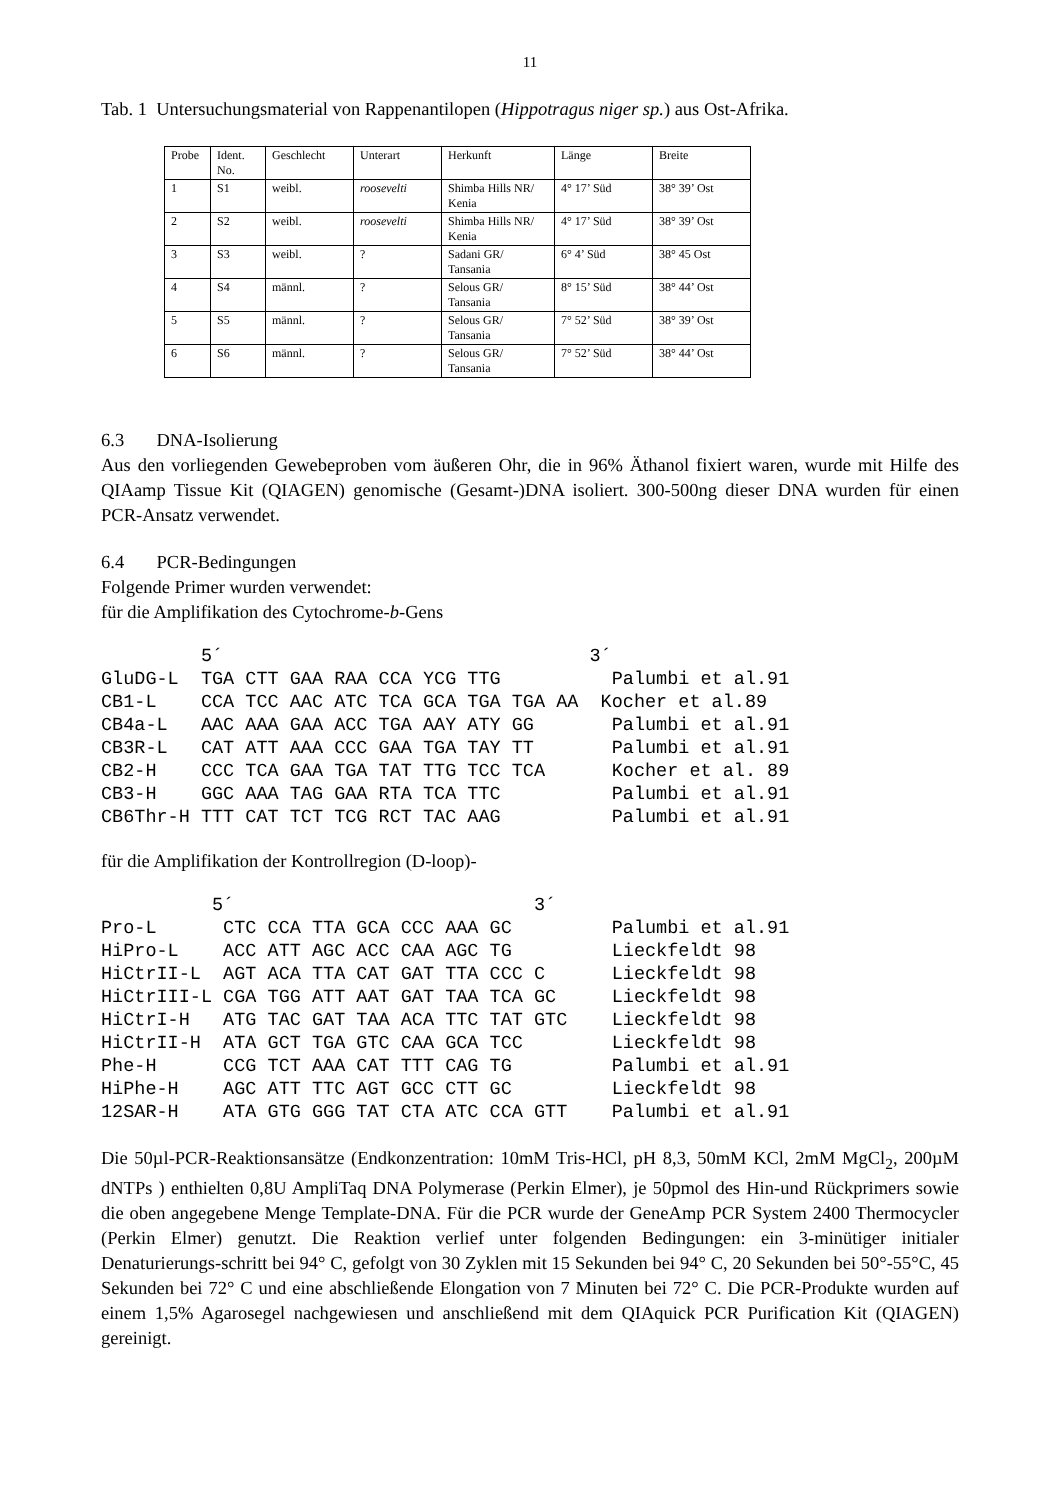11
Tab. 1 Untersuchungsmaterial von Rappenantilopen (Hippotragus niger sp.) aus Ost-Afrika.
| Probe | Ident. No. | Geschlecht | Unterart | Herkunft | Länge | Breite |
| 1 | S1 | weibl. | roosevelti | Shimba Hills NR/ Kenia | 4° 17’ Süd | 38° 39’ Ost |
| 2 | S2 | weibl. | roosevelti | Shimba Hills NR/ Kenia | 4° 17’ Süd | 38° 39’ Ost |
| 3 | S3 | weibl. | ? | Sadani GR/ Tansania | 6° 4’ Süd | 38° 45 Ost |
| 4 | S4 | männl. | ? | Selous GR/ Tansania | 8° 15’ Süd | 38° 44’ Ost |
| 5 | S5 | männl. | ? | Selous GR/ Tansania | 7° 52’ Süd | 38° 39’ Ost |
| 6 | S6 | männl. | ? | Selous GR/ Tansania | 7° 52’ Süd | 38° 44’ Ost |
6.3 DNA-Isolierung
Aus den vorliegenden Gewebeproben vom äußeren Ohr, die in 96% Äthanol fixiert waren, wurde mit Hilfe des QIAamp Tissue Kit (QIAGEN) genomische (Gesamt-)DNA isoliert. 300-500ng dieser DNA wurden für einen PCR-Ansatz verwendet.
6.4 PCR-Bedingungen
Folgende Primer wurden verwendet:
für die Amplifikation des Cytochrome-b-Gens
         5´                                 3´
GluDG-L  TGA CTT GAA RAA CCA YCG TTG          Palumbi et al.91
CB1-L    CCA TCC AAC ATC TCA GCA TGA TGA AA  Kocher et al.89
CB4a-L   AAC AAA GAA ACC TGA AAY ATY GG       Palumbi et al.91
CB3R-L   CAT ATT AAA CCC GAA TGA TAY TT       Palumbi et al.91
CB2-H    CCC TCA GAA TGA TAT TTG TCC TCA      Kocher et al. 89
CB3-H    GGC AAA TAG GAA RTA TCA TTC          Palumbi et al.91
CB6Thr-H TTT CAT TCT TCG RCT TAC AAG          Palumbi et al.91
für die Amplifikation der Kontrollregion (D-loop)-
          5´                           3´
Pro-L      CTC CCA TTA GCA CCC AAA GC         Palumbi et al.91
HiPro-L    ACC ATT AGC ACC CAA AGC TG         Lieckfeldt 98
HiCtrII-L  AGT ACA TTA CAT GAT TTA CCC C      Lieckfeldt 98
HiCtrIII-L CGA TGG ATT AAT GAT TAA TCA GC     Lieckfeldt 98
HiCtrI-H   ATG TAC GAT TAA ACA TTC TAT GTC    Lieckfeldt 98
HiCtrII-H  ATA GCT TGA GTC CAA GCA TCC        Lieckfeldt 98
Phe-H      CCG TCT AAA CAT TTT CAG TG         Palumbi et al.91
HiPhe-H    AGC ATT TTC AGT GCC CTT GC         Lieckfeldt 98
12SAR-H    ATA GTG GGG TAT CTA ATC CCA GTT    Palumbi et al.91
Die 50µl-PCR-Reaktionsansätze (Endkonzentration: 10mM Tris-HCl, pH 8,3, 50mM KCl, 2mM MgCl<sub>2</sub>, 200µM dNTPs ) enthielten 0,8U AmpliTaq DNA Polymerase (Perkin Elmer), je 50pmol des Hin-und Rückprimers sowie die oben angegebene Menge Template-DNA. Für die PCR wurde der GeneAmp PCR System 2400 Thermocycler (Perkin Elmer) genutzt. Die Reaktion verlief unter folgenden Bedingungen: ein 3-minütiger initialer Denaturierungs-schritt bei 94° C, gefolgt von 30 Zyklen mit 15 Sekunden bei 94° C, 20 Sekunden bei 50°-55°C, 45 Sekunden bei 72° C und eine abschließende Elongation von 7 Minuten bei 72° C. Die PCR-Produkte wurden auf einem 1,5% Agarosegel nachgewiesen und anschließend mit dem QIAquick PCR Purification Kit (QIAGEN) gereinigt.